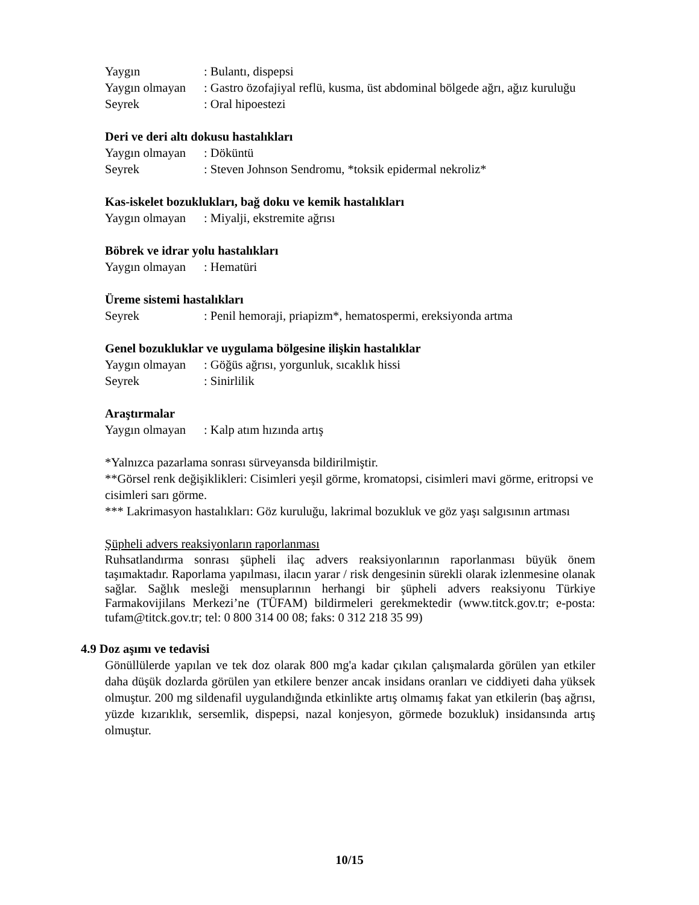Yaygın: Bulantı, dispepsi
Yaygın olmayan: Gastro özofajiyal reflü, kusma, üst abdominal bölgede ağrı, ağız kuruluğu
Seyrek: Oral hipoestezi
Deri ve deri altı dokusu hastalıkları
Yaygın olmayan: Döküntü
Seyrek: Steven Johnson Sendromu, *toksik epidermal nekroliz*
Kas-iskelet bozuklukları, bağ doku ve kemik hastalıkları
Yaygın olmayan: Miyalji, ekstremite ağrısı
Böbrek ve idrar yolu hastalıkları
Yaygın olmayan: Hematüri
Üreme sistemi hastalıkları
Seyrek: Penil hemoraji, priapizm*, hematospermi, ereksiyonda artma
Genel bozukluklar ve uygulama bölgesine ilişkin hastalıklar
Yaygın olmayan: Göğüs ağrısı, yorgunluk, sıcaklık hissi
Seyrek: Sinirlilik
Araştırmalar
Yaygın olmayan: Kalp atım hızında artış
*Yalnızca pazarlama sonrası sürveyansda bildirilmiştir.
**Görsel renk değişiklikleri: Cisimleri yeşil görme, kromatopsi, cisimleri mavi görme, eritropsi ve cisimleri sarı görme.
*** Lakrimasyon hastalıkları: Göz kuruluğu, lakrimal bozukluk ve göz yaşı salgısının artması
Şüpheli advers reaksiyonların raporlanması
Ruhsatlandırma sonrası şüpheli ilaç advers reaksiyonlarının raporlanması büyük önem taşımaktadır. Raporlama yapılması, ilacın yarar / risk dengesinin sürekli olarak izlenmesine olanak sağlar. Sağlık mesleği mensuplarının herhangi bir şüpheli advers reaksiyonu Türkiye Farmakovijilans Merkezi’ne (TÜFAM) bildirmeleri gerekmektedir (www.titck.gov.tr; e-posta: tufam@titck.gov.tr; tel: 0 800 314 00 08; faks: 0 312 218 35 99)
4.9 Doz aşımı ve tedavisi
Gönüllülerde yapılan ve tek doz olarak 800 mg'a kadar çıkılan çalışmalarda görülen yan etkiler daha düşük dozlarda görülen yan etkilere benzer ancak insidans oranları ve ciddiyeti daha yüksek olmuştur. 200 mg sildenafil uygulandığında etkinlikte artış olmamış fakat yan etkilerin (baş ağrısı, yüzde kızarıklık, sersemlik, dispepsi, nazal konjesyon, görmede bozukluk) insidansında artış olmuştur.
10/15